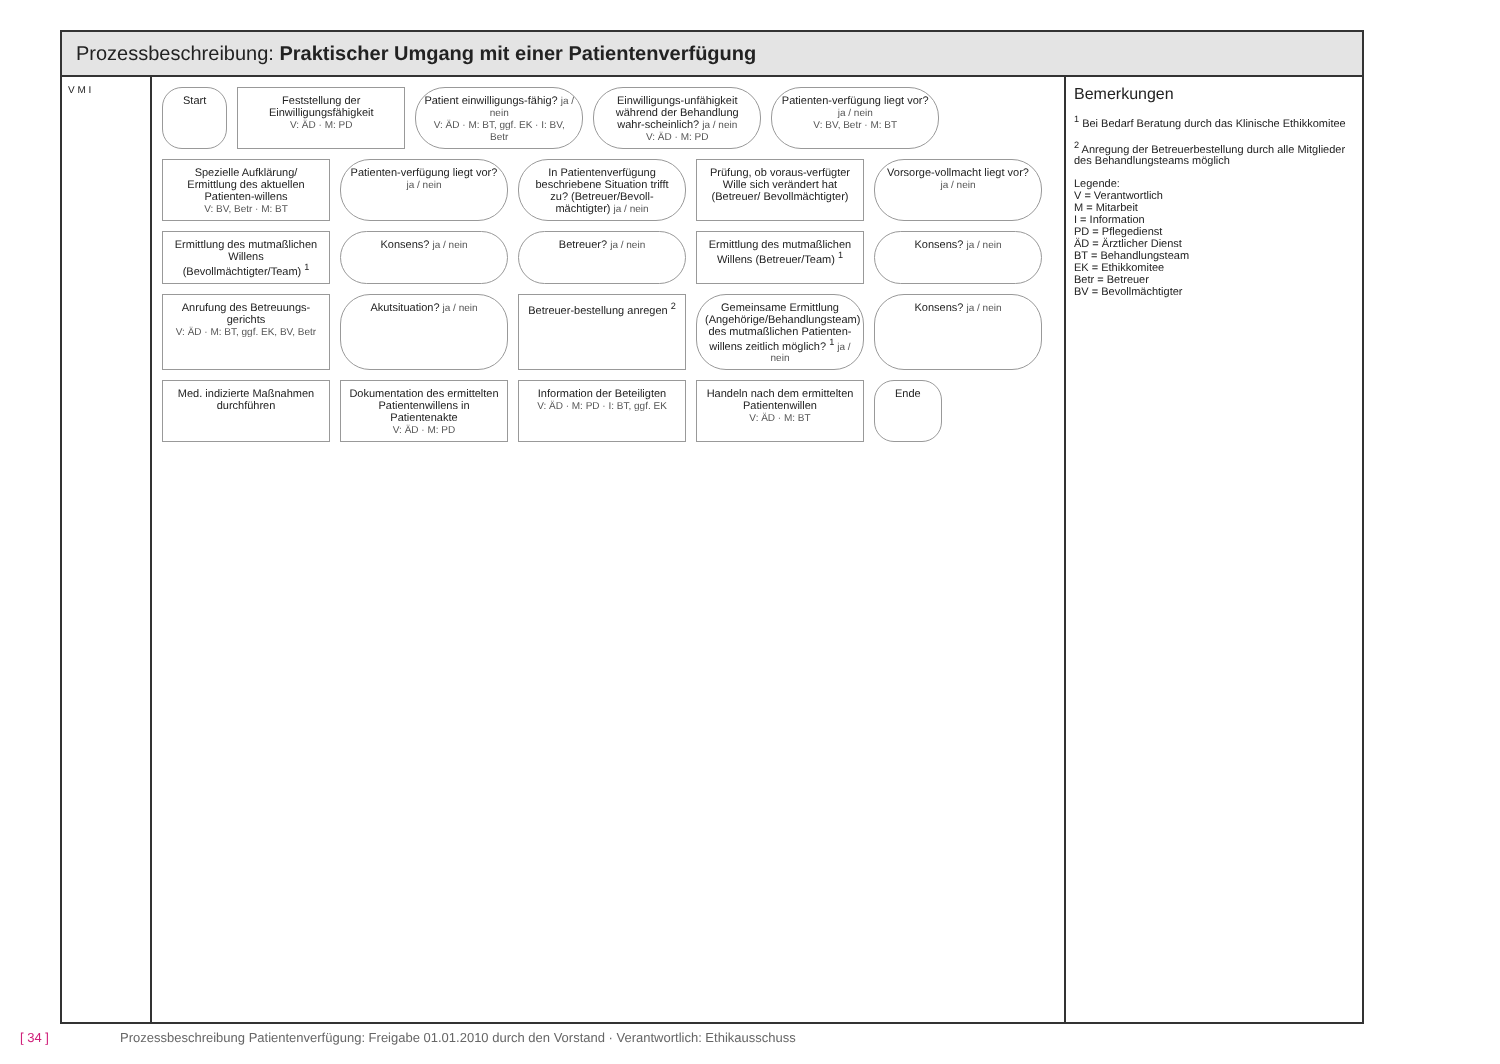Prozessbeschreibung: Praktischer Umgang mit einer Patientenverfügung
V M I
Start
Feststellung der Einwilligungsfähigkeit
V: ÄD · M: PD
Patient einwilligungs-fähig? ja / nein
V: ÄD · M: BT, ggf. EK · I: BV, Betr
Einwilligungs-unfähigkeit während der Behandlung wahr-scheinlich? ja / nein
V: ÄD · M: PD
Patienten-verfügung liegt vor? ja / nein
V: BV, Betr · M: BT
Spezielle Aufklärung/ Ermittlung des aktuellen Patienten-willens
V: BV, Betr · M: BT
Patienten-verfügung liegt vor? ja / nein
In Patientenverfügung beschriebene Situation trifft zu? (Betreuer/Bevoll-mächtigter) ja / nein
Prüfung, ob voraus-verfügter Wille sich verändert hat (Betreuer/ Bevollmächtigter)
Vorsorge-vollmacht liegt vor? ja / nein
Ermittlung des mutmaßlichen Willens (Bevollmächtigter/Team) <sup>1</sup>
Konsens? ja / nein
Betreuer? ja / nein
Ermittlung des mutmaßlichen Willens (Betreuer/Team) <sup>1</sup>
Konsens? ja / nein
Anrufung des Betreuungs-gerichts
V: ÄD · M: BT, ggf. EK, BV, Betr
Akutsituation? ja / nein
Betreuer-bestellung anregen <sup>2</sup>
Gemeinsame Ermittlung (Angehörige/Behandlungsteam) des mutmaßlichen Patienten-willens zeitlich möglich? <sup>1</sup> ja / nein
Konsens? ja / nein
Med. indizierte Maßnahmen durchführen
Dokumentation des ermittelten Patientenwillens in Patientenakte
V: ÄD · M: PD
Information der Beteiligten
V: ÄD · M: PD · I: BT, ggf. EK
Handeln nach dem ermittelten Patientenwillen
V: ÄD · M: BT
Ende
Bemerkungen
<sup>1</sup> Bei Bedarf Beratung durch das Klinische Ethikkomitee
<sup>2</sup> Anregung der Betreuerbestellung durch alle Mitglieder des Behandlungsteams möglich
Legende:
V = Verantwortlich
M = Mitarbeit
I = Information
PD = Pflegedienst
ÄD = Ärztlicher Dienst
BT = Behandlungsteam
EK = Ethikkomitee
Betr = Betreuer
BV = Bevollmächtigter
[ 34 ]
Prozessbeschreibung Patientenverfügung: Freigabe 01.01.2010 durch den Vorstand · Verantwortlich: Ethikausschuss